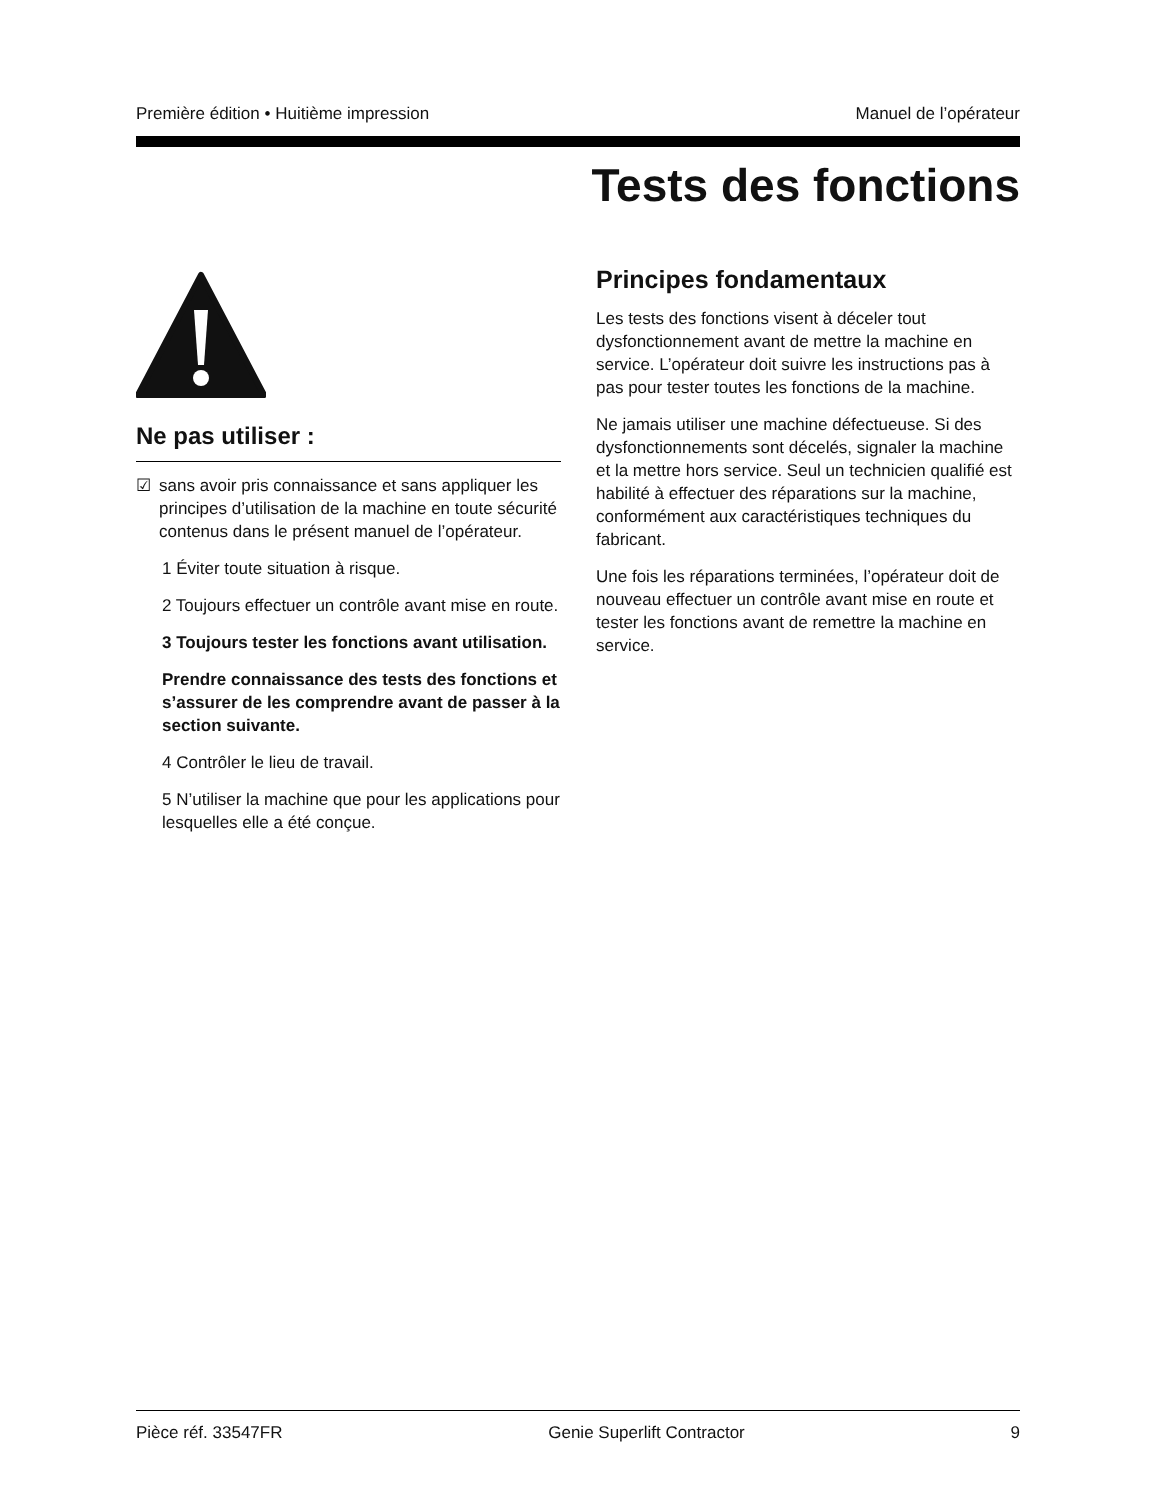Première édition • Huitième impression Manuel de l’opérateur
Tests des fonctions
Ne pas utiliser :
☑ sans avoir pris connaissance et sans appliquer les principes d’utilisation de la machine en toute sécurité contenus dans le présent manuel de l’opérateur.
1 Éviter toute situation à risque.
2 Toujours effectuer un contrôle avant mise en route.
3 Toujours tester les fonctions avant utilisation.
Prendre connaissance des tests des fonctions et s’assurer de les comprendre avant de passer à la section suivante.
4 Contrôler le lieu de travail.
5 N’utiliser la machine que pour les applications pour lesquelles elle a été conçue.
Principes fondamentaux
Les tests des fonctions visent à déceler tout dysfonctionnement avant de mettre la machine en service. L’opérateur doit suivre les instructions pas à pas pour tester toutes les fonctions de la machine.
Ne jamais utiliser une machine défectueuse. Si des dysfonctionnements sont décelés, signaler la machine et la mettre hors service. Seul un technicien qualifié est habilité à effectuer des réparations sur la machine, conformément aux caractéristiques techniques du fabricant.
Une fois les réparations terminées, l’opérateur doit de nouveau effectuer un contrôle avant mise en route et tester les fonctions avant de remettre la machine en service.
Pièce réf. 33547FR Genie Superlift Contractor 9